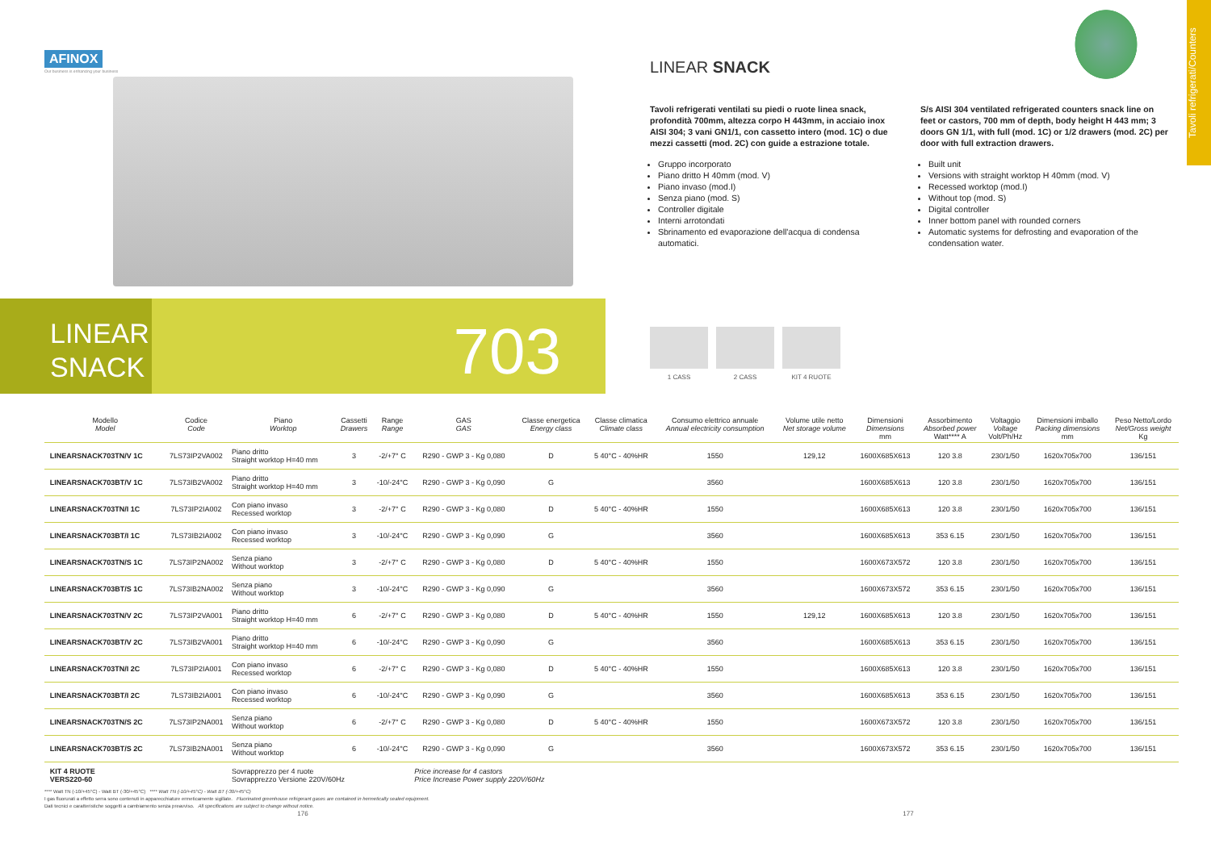AFINOX
Our business is enhancing your business
LINEAR SNACK
Tavoli refrigerati/Counters
Tavoli refrigerati ventilati su piedi o ruote linea snack, profondità 700mm, altezza corpo H 443mm, in acciaio inox AISI 304; 3 vani GN1/1, con cassetto intero (mod. 1C) o due mezzi cassetti (mod. 2C) con guide a estrazione totale.
Gruppo incorporato
Piano dritto H 40mm (mod. V)
Piano invaso (mod.I)
Senza piano (mod. S)
Controller digitale
Interni arrotondati
Sbrinamento ed evaporazione dell'acqua di condensa automatici.
S/s AISI 304 ventilated refrigerated counters snack line on feet or castors, 700 mm of depth, body height H 443 mm; 3 doors GN 1/1, with full (mod. 1C) or 1/2 drawers (mod. 2C) per door with full extraction drawers.
Built unit
Versions with straight worktop H 40mm (mod. V)
Recessed worktop (mod.I)
Without top (mod. S)
Digital controller
Inner bottom panel with rounded corners
Automatic systems for defrosting and evaporation of the condensation water.
LINEAR
SNACK
703
1 CASS 2 CASS KIT 4 RUOTE
| | Modello Model | Codice Code | Piano Worktop | Cassetti Drawers | Range Range | GAS GAS | Classe energetica Energy class | Classe climatica Climate class | Consumo elettrico annuale Annual electricity consumption | Volume utile netto Net storage volume | Dimensioni Dimensions mm | Assorbimento Absorbed power Watt**** A | Voltaggio Voltage Volt/Ph/Hz | Dimensioni imballo Packing dimensions mm | Peso Netto/Lordo Net/Gross weight Kg |
| --- | --- | --- | --- | --- | --- | --- | --- | --- | --- | --- | --- | --- | --- | --- | --- |
| | LINEARSNACK703TN/V 1C | 7LS73IP2VA002 | Piano dritto Straight worktop H=40 mm | 3 | -2/+7° C | R290 - GWP 3 - Kg 0,080 | D | 5 40°C - 40%HR | 1550 | 129,12 | 1600X685X613 | 120 3.8 | 230/1/50 | 1620x705x700 | 136/151 |
| | LINEARSNACK703BT/V 1C | 7LS73IB2VA002 | Piano dritto Straight worktop H=40 mm | 3 | -10/-24°C | R290 - GWP 3 - Kg 0,090 | G | | 3560 | | 1600X685X613 | 120 3.8 | 230/1/50 | 1620x705x700 | 136/151 |
| | LINEARSNACK703TN/I 1C | 7LS73IP2IA002 | Con piano invaso Recessed worktop | 3 | -2/+7° C | R290 - GWP 3 - Kg 0,080 | D | 5 40°C - 40%HR | 1550 | | 1600X685X613 | 120 3.8 | 230/1/50 | 1620x705x700 | 136/151 |
| | LINEARSNACK703BT/I 1C | 7LS73IB2IA002 | Con piano invaso Recessed worktop | 3 | -10/-24°C | R290 - GWP 3 - Kg 0,090 | G | | 3560 | | 1600X685X613 | 353 6.15 | 230/1/50 | 1620x705x700 | 136/151 |
| | LINEARSNACK703TN/S 1C | 7LS73IP2NA002 | Senza piano Without worktop | 3 | -2/+7° C | R290 - GWP 3 - Kg 0,080 | D | 5 40°C - 40%HR | 1550 | | 1600X673X572 | 120 3.8 | 230/1/50 | 1620x705x700 | 136/151 |
| | LINEARSNACK703BT/S 1C | 7LS73IB2NA002 | Senza piano Without worktop | 3 | -10/-24°C | R290 - GWP 3 - Kg 0,090 | G | | 3560 | | 1600X673X572 | 353 6.15 | 230/1/50 | 1620x705x700 | 136/151 |
| | LINEARSNACK703TN/V 2C | 7LS73IP2VA001 | Piano dritto Straight worktop H=40 mm | 6 | -2/+7° C | R290 - GWP 3 - Kg 0,080 | D | 5 40°C - 40%HR | 1550 | 129,12 | 1600X685X613 | 120 3.8 | 230/1/50 | 1620x705x700 | 136/151 |
| | LINEARSNACK703BT/V 2C | 7LS73IB2VA001 | Piano dritto Straight worktop H=40 mm | 6 | -10/-24°C | R290 - GWP 3 - Kg 0,090 | G | | 3560 | | 1600X685X613 | 353 6.15 | 230/1/50 | 1620x705x700 | 136/151 |
| | LINEARSNACK703TN/I 2C | 7LS73IP2IA001 | Con piano invaso Recessed worktop | 6 | -2/+7° C | R290 - GWP 3 - Kg 0,080 | D | 5 40°C - 40%HR | 1550 | | 1600X685X613 | 120 3.8 | 230/1/50 | 1620x705x700 | 136/151 |
| | LINEARSNACK703BT/I 2C | 7LS73IB2IA001 | Con piano invaso Recessed worktop | 6 | -10/-24°C | R290 - GWP 3 - Kg 0,090 | G | | 3560 | | 1600X685X613 | 353 6.15 | 230/1/50 | 1620x705x700 | 136/151 |
| | LINEARSNACK703TN/S 2C | 7LS73IP2NA001 | Senza piano Without worktop | 6 | -2/+7° C | R290 - GWP 3 - Kg 0,080 | D | 5 40°C - 40%HR | 1550 | | 1600X673X572 | 120 3.8 | 230/1/50 | 1620x705x700 | 136/151 |
| | LINEARSNACK703BT/S 2C | 7LS73IB2NA001 | Senza piano Without worktop | 6 | -10/-24°C | R290 - GWP 3 - Kg 0,090 | G | | 3560 | | 1600X673X572 | 353 6.15 | 230/1/50 | 1620x705x700 | 136/151 |
| | KIT 4 RUOTE VERS220-60 | | Sovrapprezzo per 4 ruote Sovrapprezzo Versione 220V/60Hz | | | Price increase for 4 castors Price Increase Power supply 220V/60Hz | | | | | | | | | |
**** Watt TN (-10/+45°C) - Watt BT (-30/+45°C) **** Watt TN (-10/+45°C) - Watt BT (-30/+45°C)
I gas fluorurati a effetto serra sono contenuti in apparecchiature ermeticamente sigillate. Fluorinated greenhouse refrigerant gases are contained in hermetically sealed equipment.
Dati tecnici e caratteristiche soggetti a cambiamento senza preavviso. All specifications are subject to change without notice.
176 177